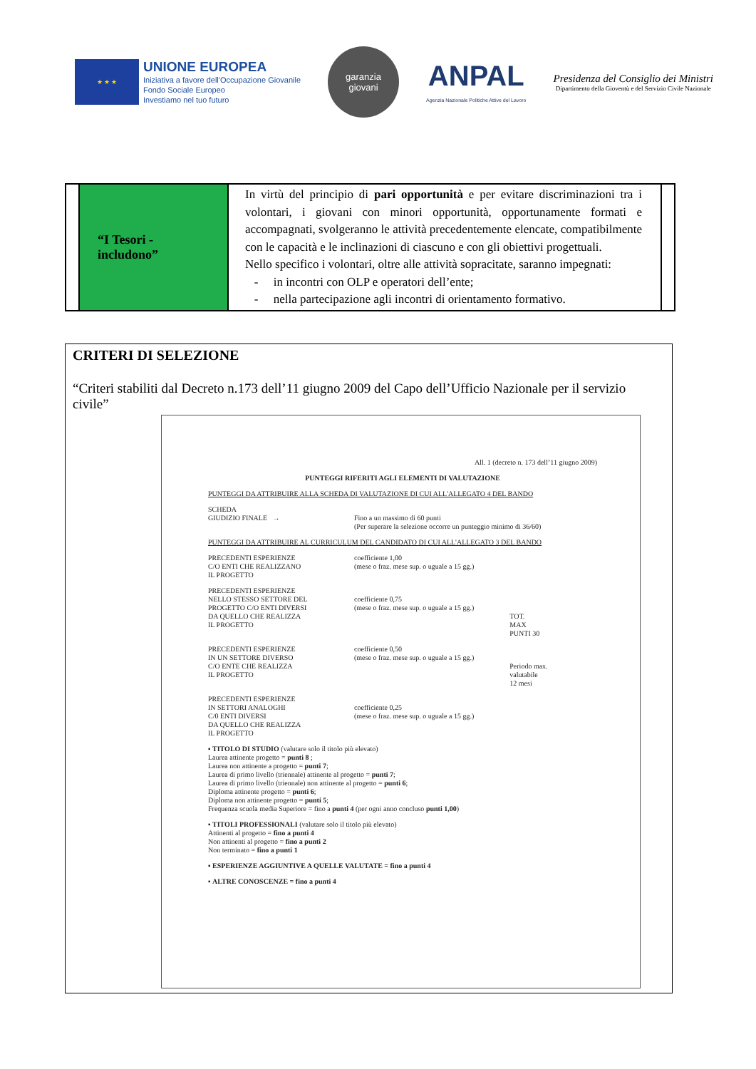★ ★ ★
UNIONE EUROPEA
Iniziativa a favore dell'Occupazione Giovanile
Fondo Sociale Europeo
Investiamo nel tuo futuro
garanzia
giovani
ANPAL
Agenzia Nazionale Politiche Attive del Lavoro
Presidenza del Consiglio dei Ministri
Dipartimento della Gioventù e del Servizio Civile Nazionale
| | “I Tesori - includono” | In virtù del principio di pari opportunità e per evitare discriminazioni tra i volontari, i giovani con minori opportunità, opportunamente formati e accompagnati, svolgeranno le attività precedentemente elencate, compatibilmente con le capacità e le inclinazioni di ciascuno e con gli obiettivi progettuali. Nello specifico i volontari, oltre alle attività sopracitate, saranno impegnati: - in incontri con OLP e operatori dell’ente; - nella partecipazione agli incontri di orientamento formativo. | |
CRITERI DI SELEZIONE
“Criteri stabiliti dal Decreto n.173 dell’11 giugno 2009 del Capo dell’Ufficio Nazionale per il servizio civile”
All. 1 (decreto n. 173 dell’11 giugno 2009)
PUNTEGGI RIFERITI AGLI ELEMENTI DI VALUTAZIONE
PUNTEGGI DA ATTRIBUIRE ALLA SCHEDA DI VALUTAZIONE DI CUI ALL'ALLEGATO 4 DEL BANDO
SCHEDA
GIUDIZIO FINALE →
Fino a un massimo di 60 punti
(Per superare la selezione occorre un punteggio minimo di 36/60)
PUNTEGGI DA ATTRIBUIRE AL CURRICULUM DEL CANDIDATO DI CUI ALL'ALLEGATO 3 DEL BANDO
PRECEDENTI ESPERIENZE
C/O ENTI CHE REALIZZANO
IL PROGETTO
coefficiente 1,00
(mese o fraz. mese sup. o uguale a 15 gg.)
PRECEDENTI ESPERIENZE
NELLO STESSO SETTORE DEL
PROGETTO C/O ENTI DIVERSI
DA QUELLO CHE REALIZZA
IL PROGETTO
coefficiente 0,75
(mese o fraz. mese sup. o uguale a 15 gg.)
TOT.
MAX
PUNTI 30
PRECEDENTI ESPERIENZE
IN UN SETTORE DIVERSO
C/O ENTE CHE REALIZZA
IL PROGETTO
coefficiente 0,50
(mese o fraz. mese sup. o uguale a 15 gg.)
Periodo max.
valutabile
12 mesi
PRECEDENTI ESPERIENZE
IN SETTORI ANALOGHI
C/0 ENTI DIVERSI
DA QUELLO CHE REALIZZA
IL PROGETTO
coefficiente 0,25
(mese o fraz. mese sup. o uguale a 15 gg.)
▪ TITOLO DI STUDIO (valutare solo il titolo più elevato)
Laurea attinente progetto = punti 8 ;
Laurea non attinente a progetto = punti 7;
Laurea di primo livello (triennale) attinente al progetto = punti 7;
Laurea di primo livello (triennale) non attinente al progetto = punti 6;
Diploma attinente progetto = punti 6;
Diploma non attinente progetto = punti 5;
Frequenza scuola media Superiore = fino a punti 4 (per ogni anno concluso punti 1,00)
▪ TITOLI PROFESSIONALI (valutare solo il titolo più elevato)
Attinenti al progetto = fino a punti 4
Non attinenti al progetto = fino a punti 2
Non terminato = fino a punti 1
▪ ESPERIENZE AGGIUNTIVE A QUELLE VALUTATE = fino a punti 4
▪ ALTRE CONOSCENZE = fino a punti 4